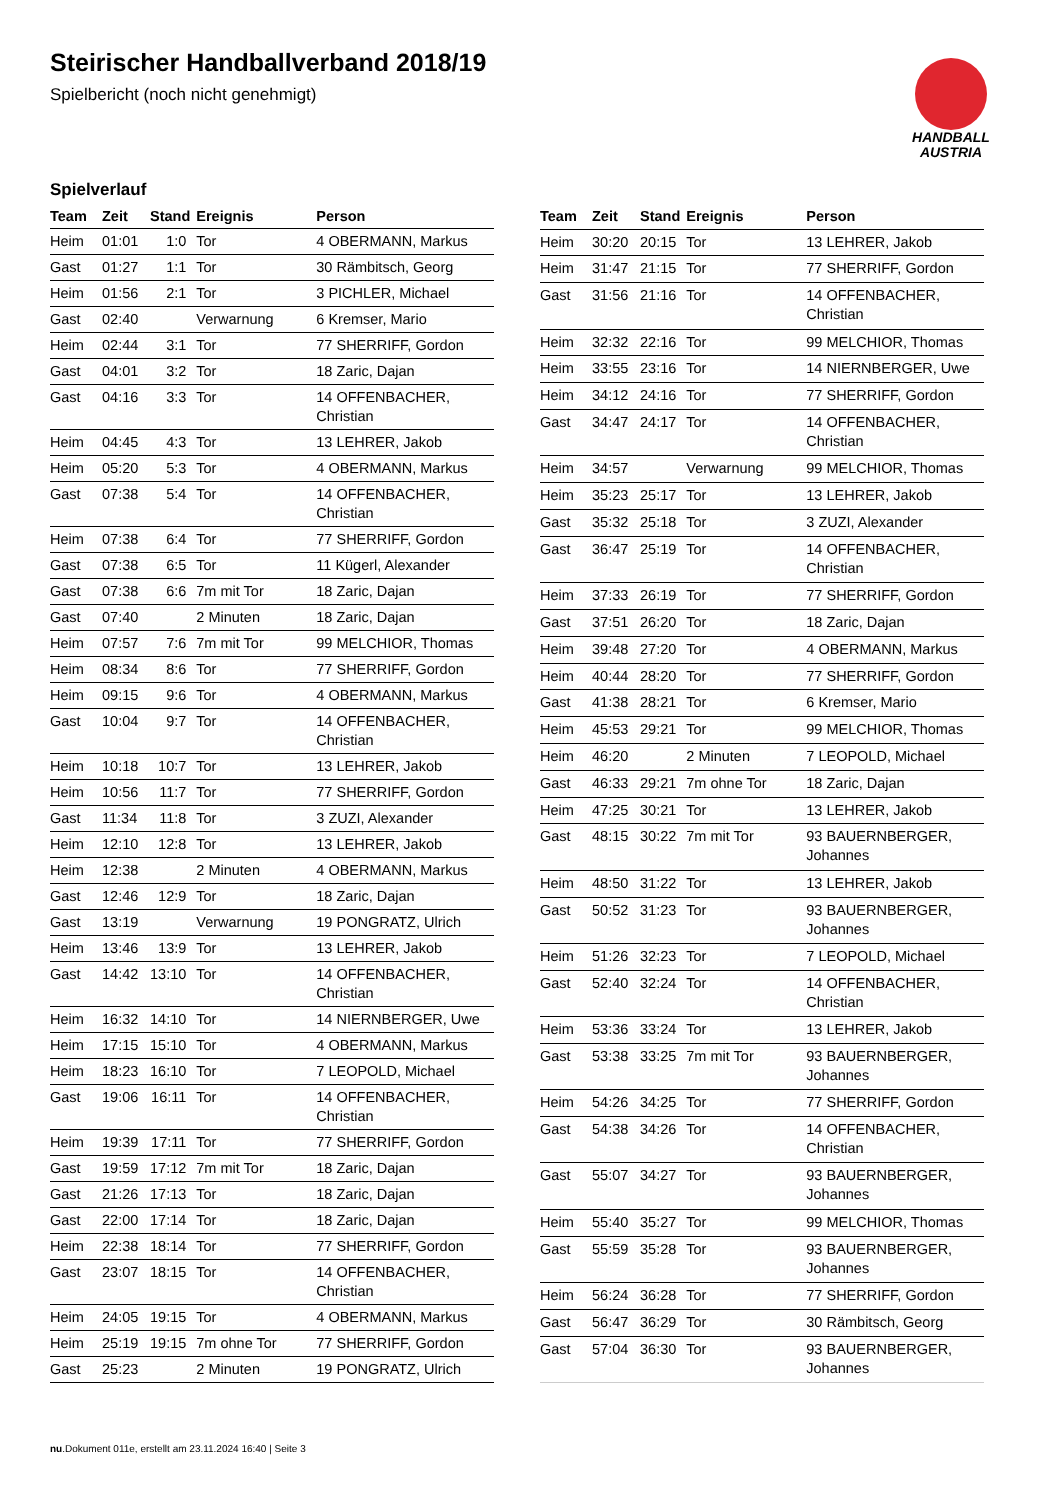Steirischer Handballverband 2018/19
Spielbericht (noch nicht genehmigt)
HANDBALL
AUSTRIA
Spielverlauf
| Team | Zeit | Stand | Ereignis | Person |
| --- | --- | --- | --- | --- |
| Heim | 01:01 | 1:0 | Tor | 4 OBERMANN, Markus |
| Gast | 01:27 | 1:1 | Tor | 30 Rämbitsch, Georg |
| Heim | 01:56 | 2:1 | Tor | 3 PICHLER, Michael |
| Gast | 02:40 | | Verwarnung | 6 Kremser, Mario |
| Heim | 02:44 | 3:1 | Tor | 77 SHERRIFF, Gordon |
| Gast | 04:01 | 3:2 | Tor | 18 Zaric, Dajan |
| Gast | 04:16 | 3:3 | Tor | 14 OFFENBACHER, Christian |
| Heim | 04:45 | 4:3 | Tor | 13 LEHRER, Jakob |
| Heim | 05:20 | 5:3 | Tor | 4 OBERMANN, Markus |
| Gast | 07:38 | 5:4 | Tor | 14 OFFENBACHER, Christian |
| Heim | 07:38 | 6:4 | Tor | 77 SHERRIFF, Gordon |
| Gast | 07:38 | 6:5 | Tor | 11 Kügerl, Alexander |
| Gast | 07:38 | 6:6 | 7m mit Tor | 18 Zaric, Dajan |
| Gast | 07:40 | | 2 Minuten | 18 Zaric, Dajan |
| Heim | 07:57 | 7:6 | 7m mit Tor | 99 MELCHIOR, Thomas |
| Heim | 08:34 | 8:6 | Tor | 77 SHERRIFF, Gordon |
| Heim | 09:15 | 9:6 | Tor | 4 OBERMANN, Markus |
| Gast | 10:04 | 9:7 | Tor | 14 OFFENBACHER, Christian |
| Heim | 10:18 | 10:7 | Tor | 13 LEHRER, Jakob |
| Heim | 10:56 | 11:7 | Tor | 77 SHERRIFF, Gordon |
| Gast | 11:34 | 11:8 | Tor | 3 ZUZI, Alexander |
| Heim | 12:10 | 12:8 | Tor | 13 LEHRER, Jakob |
| Heim | 12:38 | | 2 Minuten | 4 OBERMANN, Markus |
| Gast | 12:46 | 12:9 | Tor | 18 Zaric, Dajan |
| Gast | 13:19 | | Verwarnung | 19 PONGRATZ, Ulrich |
| Heim | 13:46 | 13:9 | Tor | 13 LEHRER, Jakob |
| Gast | 14:42 | 13:10 | Tor | 14 OFFENBACHER, Christian |
| Heim | 16:32 | 14:10 | Tor | 14 NIERNBERGER, Uwe |
| Heim | 17:15 | 15:10 | Tor | 4 OBERMANN, Markus |
| Heim | 18:23 | 16:10 | Tor | 7 LEOPOLD, Michael |
| Gast | 19:06 | 16:11 | Tor | 14 OFFENBACHER, Christian |
| Heim | 19:39 | 17:11 | Tor | 77 SHERRIFF, Gordon |
| Gast | 19:59 | 17:12 | 7m mit Tor | 18 Zaric, Dajan |
| Gast | 21:26 | 17:13 | Tor | 18 Zaric, Dajan |
| Gast | 22:00 | 17:14 | Tor | 18 Zaric, Dajan |
| Heim | 22:38 | 18:14 | Tor | 77 SHERRIFF, Gordon |
| Gast | 23:07 | 18:15 | Tor | 14 OFFENBACHER, Christian |
| Heim | 24:05 | 19:15 | Tor | 4 OBERMANN, Markus |
| Heim | 25:19 | 19:15 | 7m ohne Tor | 77 SHERRIFF, Gordon |
| Gast | 25:23 | | 2 Minuten | 19 PONGRATZ, Ulrich |
| Team | Zeit | Stand | Ereignis | Person |
| --- | --- | --- | --- | --- |
| Heim | 30:20 | 20:15 | Tor | 13 LEHRER, Jakob |
| Heim | 31:47 | 21:15 | Tor | 77 SHERRIFF, Gordon |
| Gast | 31:56 | 21:16 | Tor | 14 OFFENBACHER, Christian |
| Heim | 32:32 | 22:16 | Tor | 99 MELCHIOR, Thomas |
| Heim | 33:55 | 23:16 | Tor | 14 NIERNBERGER, Uwe |
| Heim | 34:12 | 24:16 | Tor | 77 SHERRIFF, Gordon |
| Gast | 34:47 | 24:17 | Tor | 14 OFFENBACHER, Christian |
| Heim | 34:57 | | Verwarnung | 99 MELCHIOR, Thomas |
| Heim | 35:23 | 25:17 | Tor | 13 LEHRER, Jakob |
| Gast | 35:32 | 25:18 | Tor | 3 ZUZI, Alexander |
| Gast | 36:47 | 25:19 | Tor | 14 OFFENBACHER, Christian |
| Heim | 37:33 | 26:19 | Tor | 77 SHERRIFF, Gordon |
| Gast | 37:51 | 26:20 | Tor | 18 Zaric, Dajan |
| Heim | 39:48 | 27:20 | Tor | 4 OBERMANN, Markus |
| Heim | 40:44 | 28:20 | Tor | 77 SHERRIFF, Gordon |
| Gast | 41:38 | 28:21 | Tor | 6 Kremser, Mario |
| Heim | 45:53 | 29:21 | Tor | 99 MELCHIOR, Thomas |
| Heim | 46:20 | | 2 Minuten | 7 LEOPOLD, Michael |
| Gast | 46:33 | 29:21 | 7m ohne Tor | 18 Zaric, Dajan |
| Heim | 47:25 | 30:21 | Tor | 13 LEHRER, Jakob |
| Gast | 48:15 | 30:22 | 7m mit Tor | 93 BAUERNBERGER, Johannes |
| Heim | 48:50 | 31:22 | Tor | 13 LEHRER, Jakob |
| Gast | 50:52 | 31:23 | Tor | 93 BAUERNBERGER, Johannes |
| Heim | 51:26 | 32:23 | Tor | 7 LEOPOLD, Michael |
| Gast | 52:40 | 32:24 | Tor | 14 OFFENBACHER, Christian |
| Heim | 53:36 | 33:24 | Tor | 13 LEHRER, Jakob |
| Gast | 53:38 | 33:25 | 7m mit Tor | 93 BAUERNBERGER, Johannes |
| Heim | 54:26 | 34:25 | Tor | 77 SHERRIFF, Gordon |
| Gast | 54:38 | 34:26 | Tor | 14 OFFENBACHER, Christian |
| Gast | 55:07 | 34:27 | Tor | 93 BAUERNBERGER, Johannes |
| Heim | 55:40 | 35:27 | Tor | 99 MELCHIOR, Thomas |
| Gast | 55:59 | 35:28 | Tor | 93 BAUERNBERGER, Johannes |
| Heim | 56:24 | 36:28 | Tor | 77 SHERRIFF, Gordon |
| Gast | 56:47 | 36:29 | Tor | 30 Rämbitsch, Georg |
| Gast | 57:04 | 36:30 | Tor | 93 BAUERNBERGER, Johannes |
nu.Dokument 011e, erstellt am 23.11.2024 16:40 | Seite 3